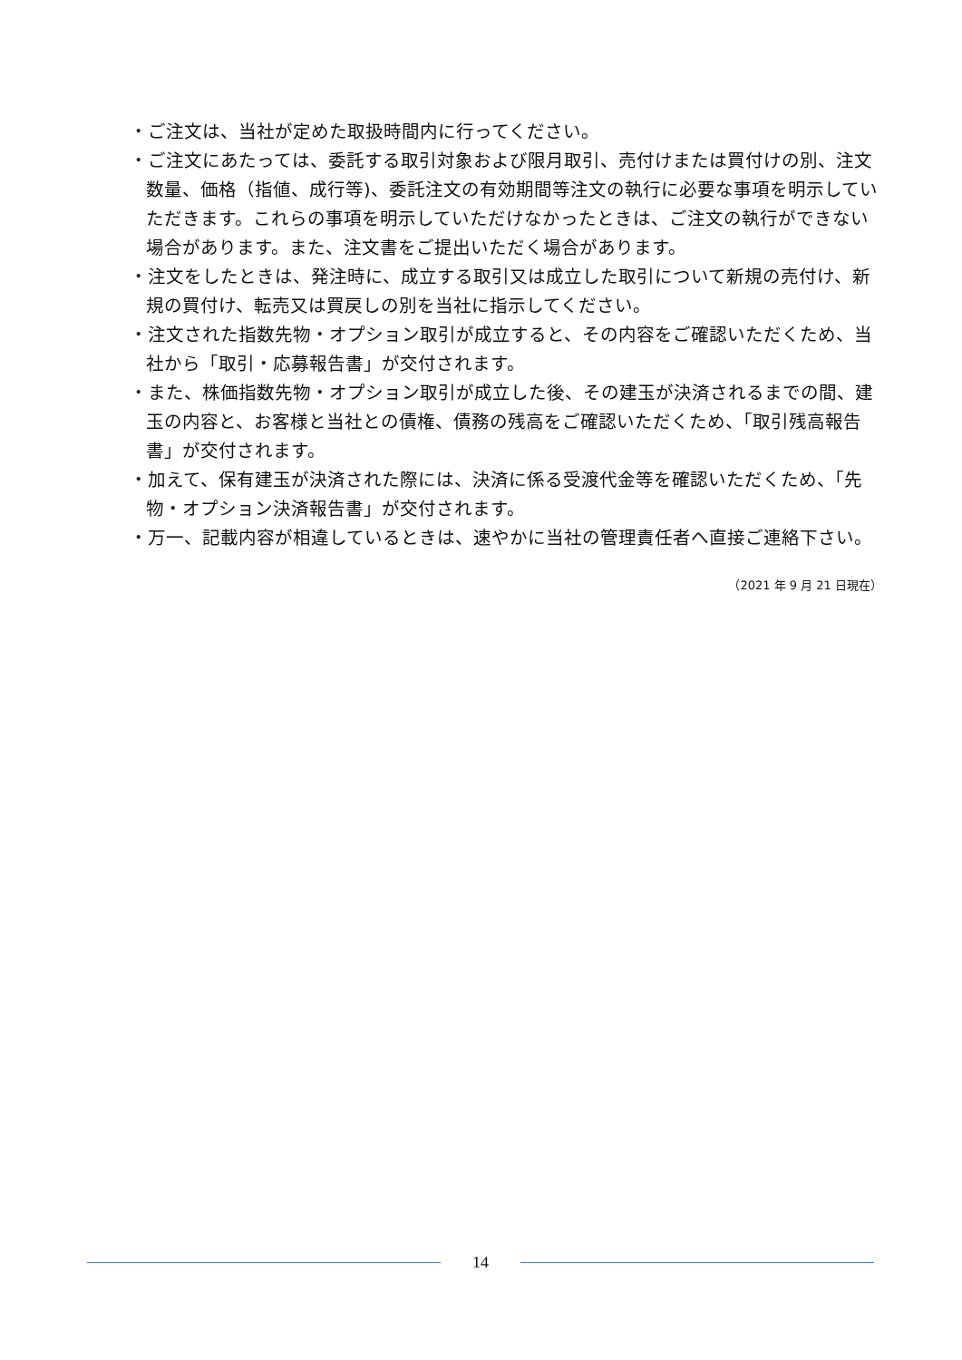・ご注文は、当社が定めた取扱時間内に行ってください。
・ご注文にあたっては、委託する取引対象および限月取引、売付けまたは買付けの別、注文数量、価格（指値、成行等)、委託注文の有効期間等注文の執行に必要な事項を明示していただきます。これらの事項を明示していただけなかったときは、ご注文の執行ができない場合があります。また、注文書をご提出いただく場合があります。
・注文をしたときは、発注時に、成立する取引又は成立した取引について新規の売付け、新規の買付け、転売又は買戻しの別を当社に指示してください。
・注文された指数先物・オプション取引が成立すると、その内容をご確認いただくため、当社から「取引・応募報告書」が交付されます。
・また、株価指数先物・オプション取引が成立した後、その建玉が決済されるまでの間、建玉の内容と、お客様と当社との債権、債務の残高をご確認いただくため、「取引残高報告書」が交付されます。
・加えて、保有建玉が決済された際には、決済に係る受渡代金等を確認いただくため、「先物・オプション決済報告書」が交付されます。
・万一、記載内容が相違しているときは、速やかに当社の管理責任者へ直接ご連絡下さい。
（2021 年 9 月 21 日現在）
14